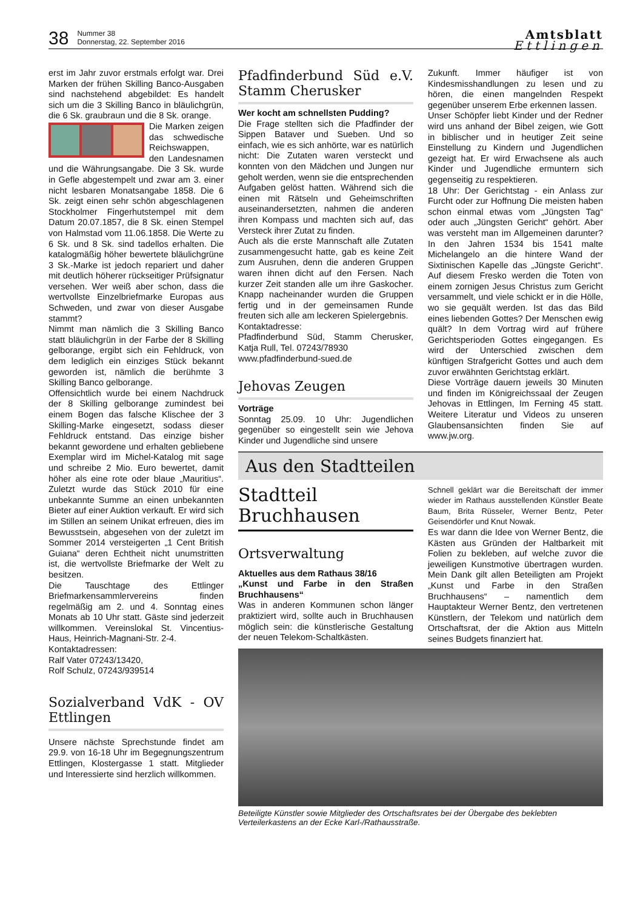38
Nummer 38
Donnerstag, 22. September 2016
Amtsblatt
Ettlingen
erst im Jahr zuvor erstmals erfolgt war. Drei Marken der frühen Skilling Banco-Ausgaben sind nachstehend abgebildet: Es handelt sich um die 3 Skilling Banco in bläulichgrün, die 6 Sk. graubraun und die 8 Sk. orange.
Die Marken zeigen das schwedische Reichswappen, den Landesnamen und die Währungsangabe. Die 3 Sk. wurde in Gefle abgestempelt und zwar am 3. einer nicht lesbaren Monatsangabe 1858. Die 6 Sk. zeigt einen sehr schön abgeschlagenen Stockholmer Fingerhutstempel mit dem Datum 20.07.1857, die 8 Sk. einen Stempel von Halmstad vom 11.06.1858. Die Werte zu 6 Sk. und 8 Sk. sind tadellos erhalten. Die katalogmäßig höher bewertete bläulichgrüne 3 Sk.-Marke ist jedoch repariert und daher mit deutlich höherer rückseitiger Prüfsignatur versehen. Wer weiß aber schon, dass die wertvollste Einzelbriefmarke Europas aus Schweden, und zwar von dieser Ausgabe stammt?
Nimmt man nämlich die 3 Skilling Banco statt bläulichgrün in der Farbe der 8 Skilling gelborange, ergibt sich ein Fehldruck, von dem lediglich ein einziges Stück bekannt geworden ist, nämlich die berühmte 3 Skilling Banco gelborange.
Offensichtlich wurde bei einem Nachdruck der 8 Skilling gelborange zumindest bei einem Bogen das falsche Klischee der 3 Skilling-Marke eingesetzt, sodass dieser Fehldruck entstand. Das einzige bisher bekannt gewordene und erhalten gebliebene Exemplar wird im Michel-Katalog mit sage und schreibe 2 Mio. Euro bewertet, damit höher als eine rote oder blaue „Mauritius“. Zuletzt wurde das Stück 2010 für eine unbekannte Summe an einen unbekannten Bieter auf einer Auktion verkauft. Er wird sich im Stillen an seinem Unikat erfreuen, dies im Bewusstsein, abgesehen von der zuletzt im Sommer 2014 versteigerten „1 Cent British Guiana“ deren Echtheit nicht unumstritten ist, die wertvollste Briefmarke der Welt zu besitzen.
Die Tauschtage des Ettlinger Briefmarkensammlervereins finden regelmäßig am 2. und 4. Sonntag eines Monats ab 10 Uhr statt. Gäste sind jederzeit willkommen. Vereinslokal St. Vincentius-Haus, Heinrich-Magnani-Str. 2-4.
Kontaktadressen:
Ralf Vater 07243/13420,
Rolf Schulz, 07243/939514
Sozialverband VdK - OV Ettlingen
Unsere nächste Sprechstunde findet am 29.9. von 16-18 Uhr im Begegnungszentrum Ettlingen, Klostergasse 1 statt. Mitglieder und Interessierte sind herzlich willkommen.
Pfadfinderbund Süd e.V. Stamm Cherusker
Wer kocht am schnellsten Pudding?
Die Frage stellten sich die Pfadfinder der Sippen Bataver und Sueben. Und so einfach, wie es sich anhörte, war es natürlich nicht: Die Zutaten waren versteckt und konnten von den Mädchen und Jungen nur geholt werden, wenn sie die entsprechenden Aufgaben gelöst hatten. Während sich die einen mit Rätseln und Geheimschriften auseinandersetzten, nahmen die anderen ihren Kompass und machten sich auf, das Versteck ihrer Zutat zu finden.
Auch als die erste Mannschaft alle Zutaten zusammengesucht hatte, gab es keine Zeit zum Ausruhen, denn die anderen Gruppen waren ihnen dicht auf den Fersen. Nach kurzer Zeit standen alle um ihre Gaskocher. Knapp nacheinander wurden die Gruppen fertig und in der gemeinsamen Runde freuten sich alle am leckeren Spielergebnis.
Kontaktadresse:
Pfadfinderbund Süd, Stamm Cherusker, Katja Rull, Tel. 07243/78930
www.pfadfinderbund-sued.de
Jehovas Zeugen
Vorträge
Sonntag 25.09. 10 Uhr: Jugendlichen gegenüber so eingestellt sein wie Jehova Kinder und Jugendliche sind unsere
Zukunft. Immer häufiger ist von Kindesmisshandlungen zu lesen und zu hören, die einen mangelnden Respekt gegenüber unserem Erbe erkennen lassen.
Unser Schöpfer liebt Kinder und der Redner wird uns anhand der Bibel zeigen, wie Gott in biblischer und in heutiger Zeit seine Einstellung zu Kindern und Jugendlichen gezeigt hat. Er wird Erwachsene als auch Kinder und Jugendliche ermuntern sich gegenseitig zu respektieren.
18 Uhr: Der Gerichtstag - ein Anlass zur Furcht oder zur Hoffnung Die meisten haben schon einmal etwas vom „Jüngsten Tag“ oder auch „Jüngsten Gericht“ gehört. Aber was versteht man im Allgemeinen darunter? In den Jahren 1534 bis 1541 malte Michelangelo an die hintere Wand der Sixtinischen Kapelle das „Jüngste Gericht“. Auf diesem Fresko werden die Toten von einem zornigen Jesus Christus zum Gericht versammelt, und viele schickt er in die Hölle, wo sie gequält werden. Ist das das Bild eines liebenden Gottes? Der Menschen ewig quält? In dem Vortrag wird auf frühere Gerichtsperioden Gottes eingegangen. Es wird der Unterschied zwischen dem künftigen Strafgericht Gottes und auch dem zuvor erwähnten Gerichtstag erklärt.
Diese Vorträge dauern jeweils 30 Minuten und finden im Königreichssaal der Zeugen Jehovas in Ettlingen, Im Ferning 45 statt. Weitere Literatur und Videos zu unseren Glaubensansichten finden Sie auf www.jw.org.
Aus den Stadtteilen
Stadtteil Bruchhausen
Ortsverwaltung
Aktuelles aus dem Rathaus 38/16
„Kunst und Farbe in den Straßen Bruchhausens“
Was in anderen Kommunen schon länger praktiziert wird, sollte auch in Bruchhausen möglich sein: die künstlerische Gestaltung der neuen Telekom-Schaltkästen.
Schnell geklärt war die Bereitschaft der immer wieder im Rathaus ausstellenden Künstler Beate Baum, Brita Rüsseler, Werner Bentz, Peter Geisendörfer und Knut Nowak.
Es war dann die Idee von Werner Bentz, die Kästen aus Gründen der Haltbarkeit mit Folien zu bekleben, auf welche zuvor die jeweiligen Kunstmotive übertragen wurden. Mein Dank gilt allen Beteiligten am Projekt „Kunst und Farbe in den Straßen Bruchhausens“ – namentlich dem Hauptakteur Werner Bentz, den vertretenen Künstlern, der Telekom und natürlich dem Ortschaftsrat, der die Aktion aus Mitteln seines Budgets finanziert hat.
Beteiligte Künstler sowie Mitglieder des Ortschaftsrates bei der Übergabe des beklebten Verteilerkastens an der Ecke Karl-/Rathausstraße.